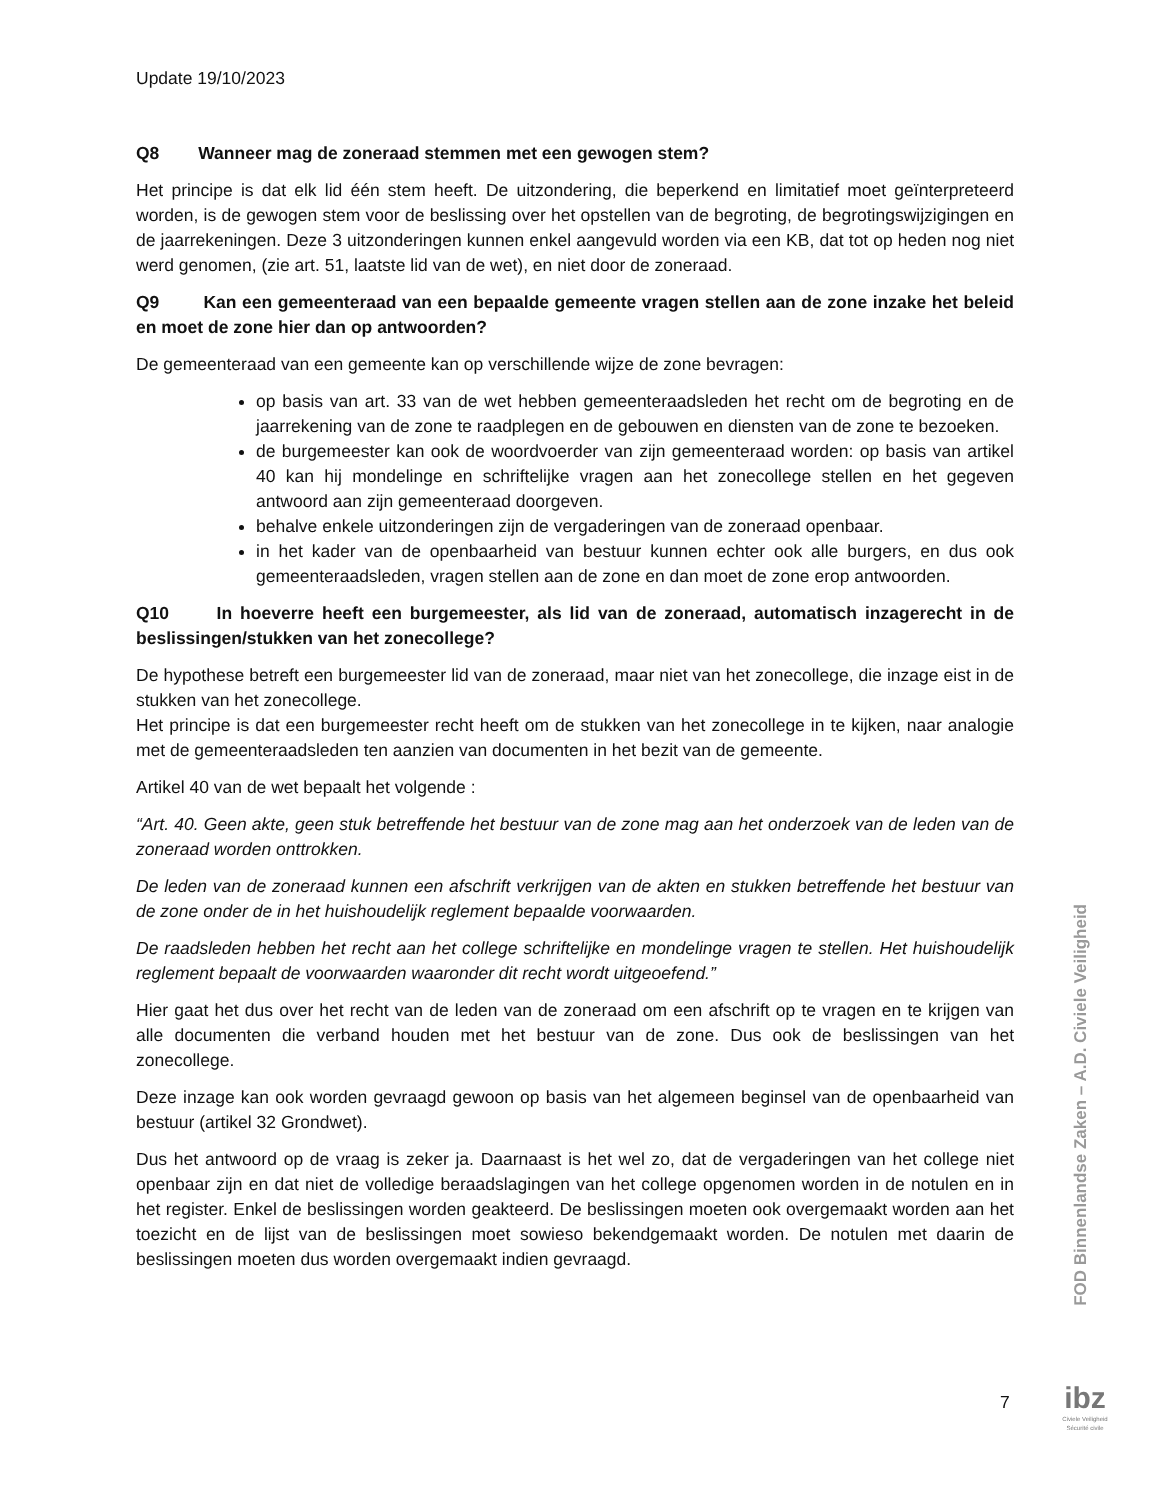Update 19/10/2023
Q8 Wanneer mag de zoneraad stemmen met een gewogen stem?
Het principe is dat elk lid één stem heeft. De uitzondering, die beperkend en limitatief moet geïnterpreteerd worden, is de gewogen stem voor de beslissing over het opstellen van de begroting, de begrotingswijzigingen en de jaarrekeningen. Deze 3 uitzonderingen kunnen enkel aangevuld worden via een KB, dat tot op heden nog niet werd genomen, (zie art. 51, laatste lid van de wet), en niet door de zoneraad.
Q9 Kan een gemeenteraad van een bepaalde gemeente vragen stellen aan de zone inzake het beleid en moet de zone hier dan op antwoorden?
De gemeenteraad van een gemeente kan op verschillende wijze de zone bevragen:
op basis van art. 33 van de wet hebben gemeenteraadsleden het recht om de begroting en de jaarrekening van de zone te raadplegen en de gebouwen en diensten van de zone te bezoeken.
de burgemeester kan ook de woordvoerder van zijn gemeenteraad worden: op basis van artikel 40 kan hij mondelinge en schriftelijke vragen aan het zonecollege stellen en het gegeven antwoord aan zijn gemeenteraad doorgeven.
behalve enkele uitzonderingen zijn de vergaderingen van de zoneraad openbaar.
in het kader van de openbaarheid van bestuur kunnen echter ook alle burgers, en dus ook gemeenteraadsleden, vragen stellen aan de zone en dan moet de zone erop antwoorden.
Q10 In hoeverre heeft een burgemeester, als lid van de zoneraad, automatisch inzagerecht in de beslissingen/stukken van het zonecollege?
De hypothese betreft een burgemeester lid van de zoneraad, maar niet van het zonecollege, die inzage eist in de stukken van het zonecollege.
Het principe is dat een burgemeester recht heeft om de stukken van het zonecollege in te kijken, naar analogie met de gemeenteraadsleden ten aanzien van documenten in het bezit van de gemeente.
Artikel 40 van de wet bepaalt het volgende :
“Art. 40. Geen akte, geen stuk betreffende het bestuur van de zone mag aan het onderzoek van de leden van de zoneraad worden onttrokken.
De leden van de zoneraad kunnen een afschrift verkrijgen van de akten en stukken betreffende het bestuur van de zone onder de in het huishoudelijk reglement bepaalde voorwaarden.
De raadsleden hebben het recht aan het college schriftelijke en mondelinge vragen te stellen. Het huishoudelijk reglement bepaalt de voorwaarden waaronder dit recht wordt uitgeoefend.”
Hier gaat het dus over het recht van de leden van de zoneraad om een afschrift op te vragen en te krijgen van alle documenten die verband houden met het bestuur van de zone. Dus ook de beslissingen van het zonecollege.
Deze inzage kan ook worden gevraagd gewoon op basis van het algemeen beginsel van de openbaarheid van bestuur (artikel 32 Grondwet).
Dus het antwoord op de vraag is zeker ja. Daarnaast is het wel zo, dat de vergaderingen van het college niet openbaar zijn en dat niet de volledige beraadslagingen van het college opgenomen worden in de notulen en in het register. Enkel de beslissingen worden geakteerd. De beslissingen moeten ook overgemaakt worden aan het toezicht en de lijst van de beslissingen moet sowieso bekendgemaakt worden. De notulen met daarin de beslissingen moeten dus worden overgemaakt indien gevraagd.
FOD Binnenlandse Zaken – A.D. Civiele Veiligheid
7
ibz
Civiele Veiligheid
Sécurité civile